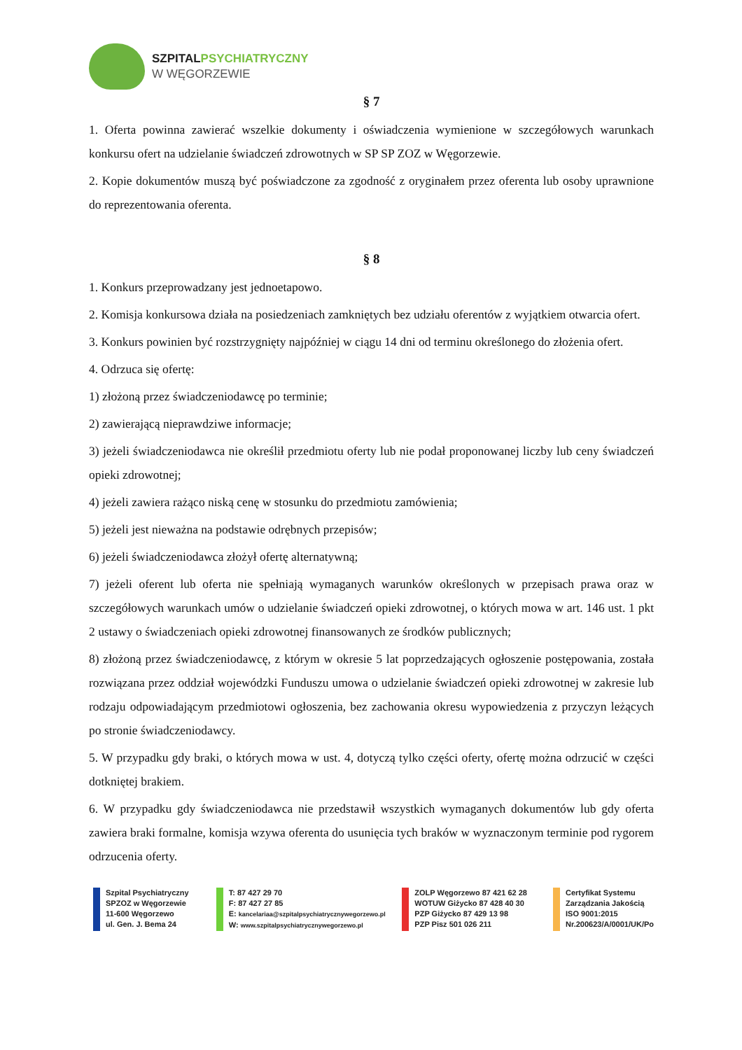SZPITALPSYCHIATRYCZNY
W WĘGORZEWIE
§ 7
1. Oferta powinna zawierać wszelkie dokumenty i oświadczenia wymienione w szczegółowych warunkach konkursu ofert na udzielanie świadczeń zdrowotnych w SP SP ZOZ w Węgorzewie.
2. Kopie dokumentów muszą być poświadczone za zgodność z oryginałem przez oferenta lub osoby uprawnione do reprezentowania oferenta.
§ 8
1. Konkurs przeprowadzany jest jednoetapowo.
2. Komisja konkursowa działa na posiedzeniach zamkniętych bez udziału oferentów z wyjątkiem otwarcia ofert.
3. Konkurs powinien być rozstrzygnięty najpóźniej w ciągu 14 dni od terminu określonego do złożenia ofert.
4. Odrzuca się ofertę:
1) złożoną przez świadczeniodawcę po terminie;
2) zawierającą nieprawdziwe informacje;
3) jeżeli świadczeniodawca nie określił przedmiotu oferty lub nie podał proponowanej liczby lub ceny świadczeń opieki zdrowotnej;
4) jeżeli zawiera rażąco niską cenę w stosunku do przedmiotu zamówienia;
5) jeżeli jest nieważna na podstawie odrębnych przepisów;
6) jeżeli świadczeniodawca złożył ofertę alternatywną;
7) jeżeli oferent lub oferta nie spełniają wymaganych warunków określonych w przepisach prawa oraz w szczegółowych warunkach umów o udzielanie świadczeń opieki zdrowotnej, o których mowa w art. 146 ust. 1 pkt 2 ustawy o świadczeniach opieki zdrowotnej finansowanych ze środków publicznych;
8) złożoną przez świadczeniodawcę, z którym w okresie 5 lat poprzedzających ogłoszenie postępowania, została rozwiązana przez oddział wojewódzki Funduszu umowa o udzielanie świadczeń opieki zdrowotnej w zakresie lub rodzaju odpowiadającym przedmiotowi ogłoszenia, bez zachowania okresu wypowiedzenia z przyczyn leżących po stronie świadczeniodawcy.
5. W przypadku gdy braki, o których mowa w ust. 4, dotyczą tylko części oferty, ofertę można odrzucić w części dotkniętej brakiem.
6. W przypadku gdy świadczeniodawca nie przedstawił wszystkich wymaganych dokumentów lub gdy oferta zawiera braki formalne, komisja wzywa oferenta do usunięcia tych braków w wyznaczonym terminie pod rygorem odrzucenia oferty.
Szpital Psychiatryczny
SPZOZ w Węgorzewie
11-600 Węgorzewo
ul. Gen. J. Bema 24
T: 87 427 29 70
F: 87 427 27 85
E: kancelariaa@szpitalpsychiatrycznywegorzewo.pl
W: www.szpitalpsychiatrycznywegorzewo.pl
ZOLP Węgorzewo 87 421 62 28
WOTUW Giżycko 87 428 40 30
PZP Giżycko 87 429 13 98
PZP Pisz 501 026 211
Certyfikat Systemu
Zarządzania Jakością
ISO 9001:2015
Nr.200623/A/0001/UK/Po